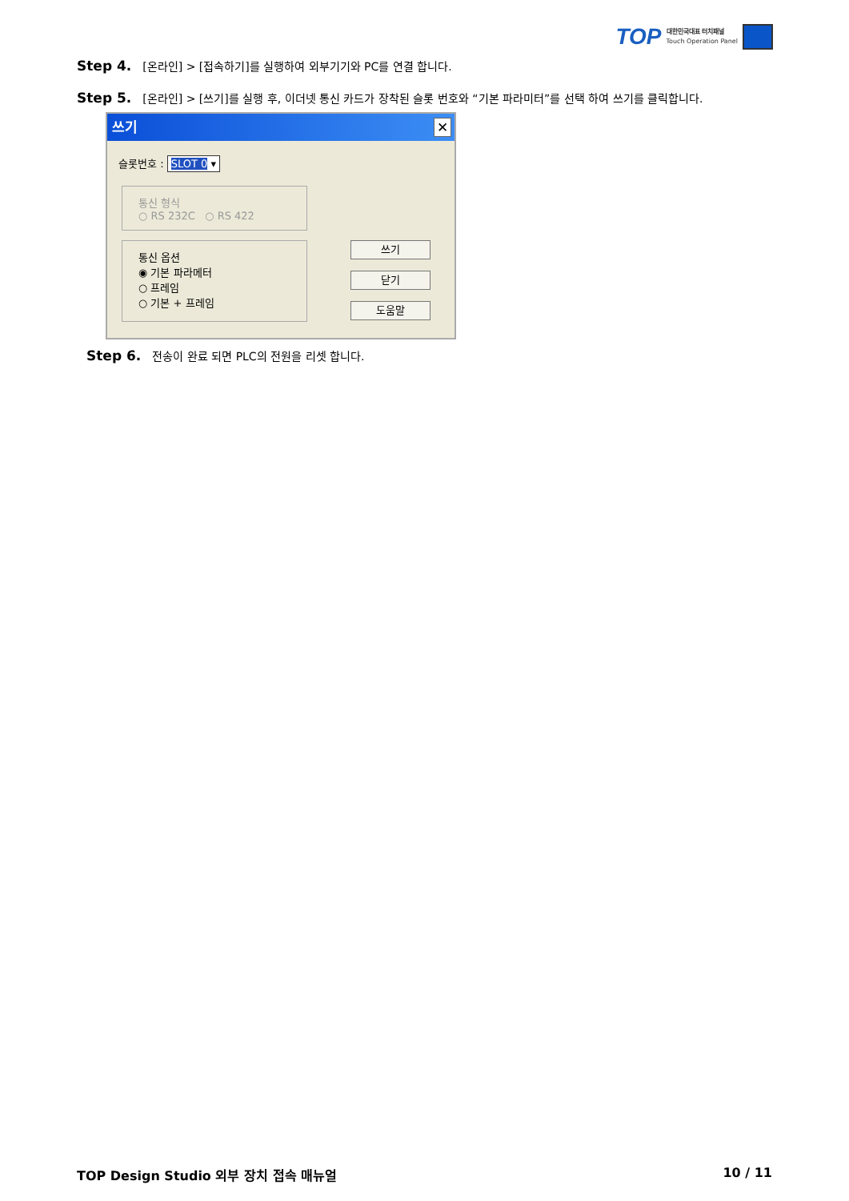TOP
대한민국대표 터치패널
Touch Operation Panel
Step 4. [온라인] > [접속하기]를 실행하여 외부기기와 PC를 연결 합니다.
Step 5. [온라인] > [쓰기]를 실행 후, 이더넷 통신 카드가 장착된 슬롯 번호와 “기본 파라미터”를 선택 하여 쓰기를 클릭합니다.
쓰기 ✕
슬롯번호 : SLOT 0 ▾
통신 형식
○ RS 232C ○ RS 422
통신 옵션
◉ 기본 파라메터
○ 프레임
○ 기본 + 프레임
쓰기
닫기
도움말
Step 6. 전송이 완료 되면 PLC의 전원을 리셋 합니다.
TOP Design Studio 외부 장치 접속 매뉴얼 10 / 11